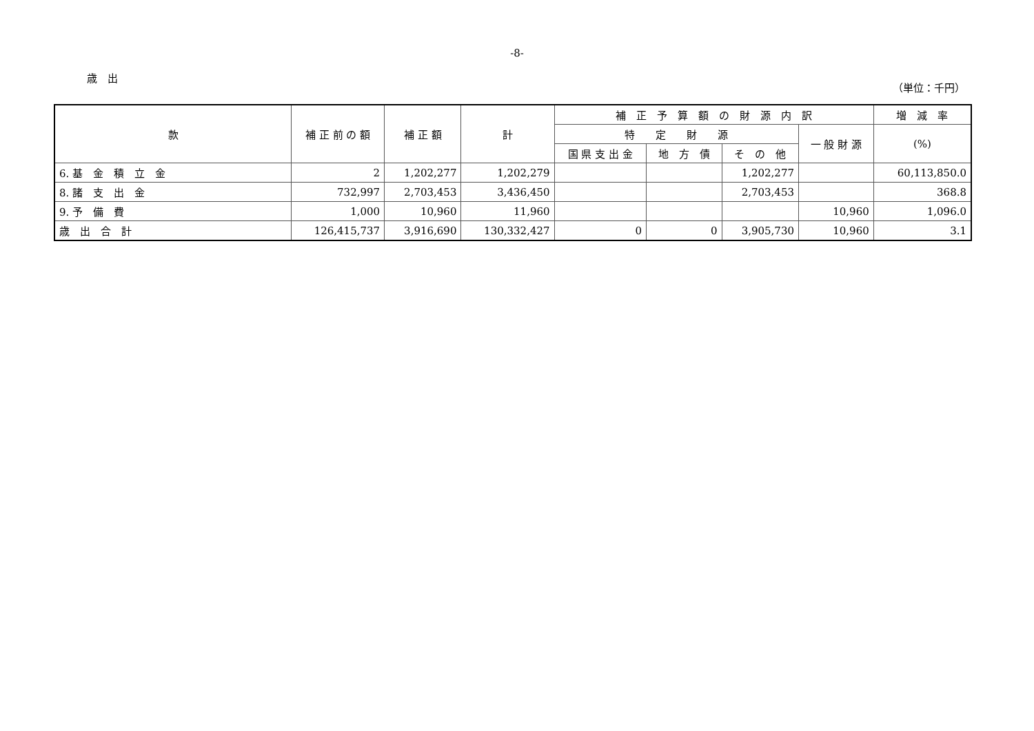-8-
歳　出
（単位：千円）
| 款 | 補 正 前 の 額 | 補 正 額 | 計 | 補 正 予 算 額 の 財 源 内 訳 | | | | 増 減 率 |
| --- | --- | --- | --- | --- | --- | --- | --- | --- |
| | | | | 特 定 財 源 | | | 一 般 財 源 | (%) |
| | | | | 国 県 支 出 金 | 地 方 債 | そ の 他 | | |
| 6. 基 金 積 立 金 | 2 | 1,202,277 | 1,202,279 | | | 1,202,277 | | 60,113,850.0 |
| 8. 諸 支 出 金 | 732,997 | 2,703,453 | 3,436,450 | | | 2,703,453 | | 368.8 |
| 9. 予 備 費 | 1,000 | 10,960 | 11,960 | | | | 10,960 | 1,096.0 |
| 歳 出 合 計 | 126,415,737 | 3,916,690 | 130,332,427 | 0 | 0 | 3,905,730 | 10,960 | 3.1 |